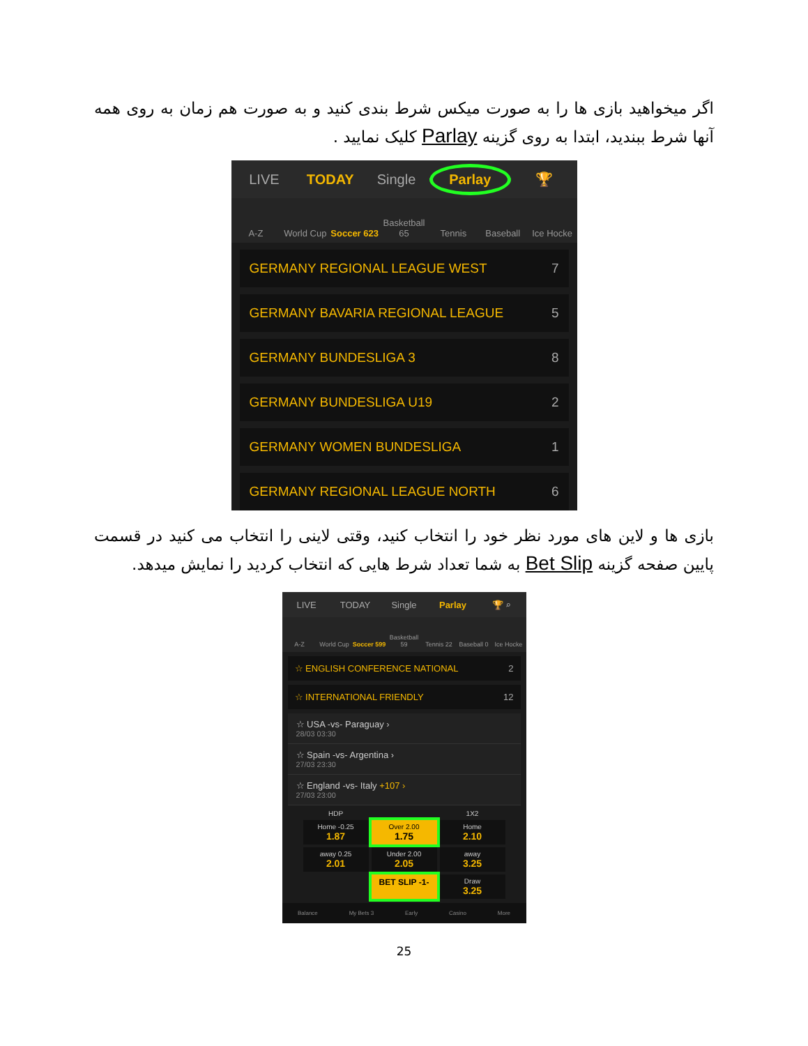اگر میخواهید بازی ها را به صورت میکس شرط بندی کنید و به صورت هم زمان به روی همه آنها شرط ببندید، ابتدا به روی گزینه Parlay کلیک نمایید .
LIVE TODAY Single Parlay 🏆
A-Z World Cup Soccer 623 Basketball 65 Tennis Baseball Ice Hocke
GERMANY REGIONAL LEAGUE WEST 7
GERMANY BAVARIA REGIONAL LEAGUE 5
GERMANY BUNDESLIGA 3 8
GERMANY BUNDESLIGA U19 2
GERMANY WOMEN BUNDESLIGA 1
GERMANY REGIONAL LEAGUE NORTH 6
بازی ها و لاین های مورد نظر خود را انتخاب کنید، وقتی لاینی را انتخاب می کنید در قسمت پایین صفحه گزینه Bet Slip به شما تعداد شرط هایی که انتخاب کردید را نمایش میدهد.
LIVE TODAY Single Parlay 🏆 ⌕
A-Z World Cup Soccer 599 Basketball 59 Tennis 22 Baseball 0 Ice Hocke
☆ ENGLISH CONFERENCE NATIONAL 2
☆ INTERNATIONAL FRIENDLY 12
☆ USA -vs- Paraguay ›
28/03 03:30
☆ Spain -vs- Argentina ›
27/03 23:30
☆ England -vs- Italy +107 ›
27/03 23:00
HDP 1X2
Home -0.25
1.87
Over 2.00
1.75
Home
2.10
away 0.25
2.01
Under 2.00
2.05
away
3.25
BET SLIP -1-
Draw
3.25
Balance My Bets 3 Early Casino More
25